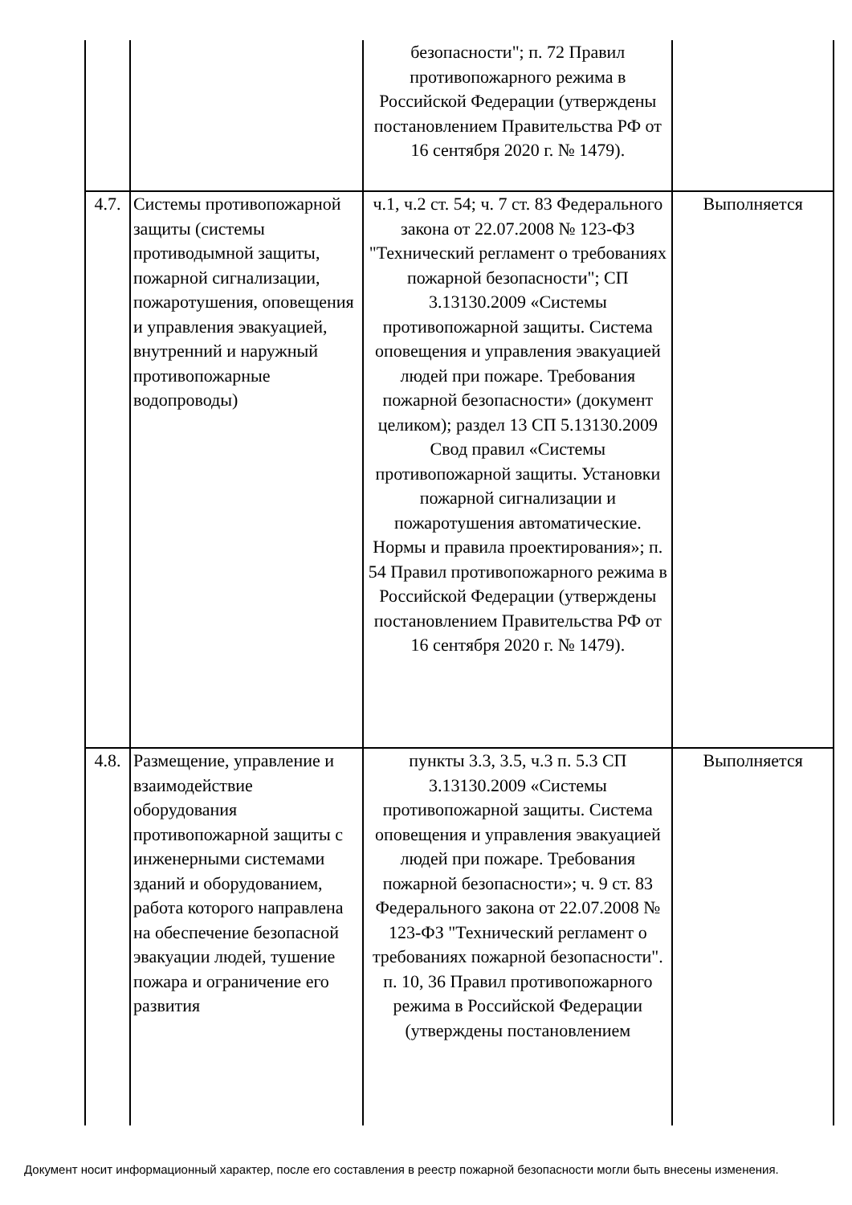| | | безопасности"; п. 72 Правил противопожарного режима в Российской Федерации (утверждены постановлением Правительства РФ от 16 сентября 2020 г. № 1479). | |
| 4.7. | Системы противопожарной защиты (системы противодымной защиты, пожарной сигнализации, пожаротушения, оповещения и управления эвакуацией, внутренний и наружный противопожарные водопроводы) | ч.1, ч.2 ст. 54; ч. 7 ст. 83 Федерального закона от 22.07.2008 № 123-ФЗ "Технический регламент о требованиях пожарной безопасности"; СП 3.13130.2009 «Системы противопожарной защиты. Система оповещения и управления эвакуацией людей при пожаре. Требования пожарной безопасности» (документ целиком); раздел 13 СП 5.13130.2009 Свод правил «Системы противопожарной защиты. Установки пожарной сигнализации и пожаротушения автоматические. Нормы и правила проектирования»; п. 54 Правил противопожарного режима в Российской Федерации (утверждены постановлением Правительства РФ от 16 сентября 2020 г. № 1479). | Выполняется |
| 4.8. | Размещение, управление и взаимодействие оборудования противопожарной защиты с инженерными системами зданий и оборудованием, работа которого направлена на обеспечение безопасной эвакуации людей, тушение пожара и ограничение его развития | пункты 3.3, 3.5, ч.3 п. 5.3 СП 3.13130.2009 «Системы противопожарной защиты. Система оповещения и управления эвакуацией людей при пожаре. Требования пожарной безопасности»; ч. 9 ст. 83 Федерального закона от 22.07.2008 № 123-ФЗ "Технический регламент о требованиях пожарной безопасности". п. 10, 36 Правил противопожарного режима в Российской Федерации (утверждены постановлением | Выполняется |
Документ носит информационный характер, после его составления в реестр пожарной безопасности могли быть внесены изменения.